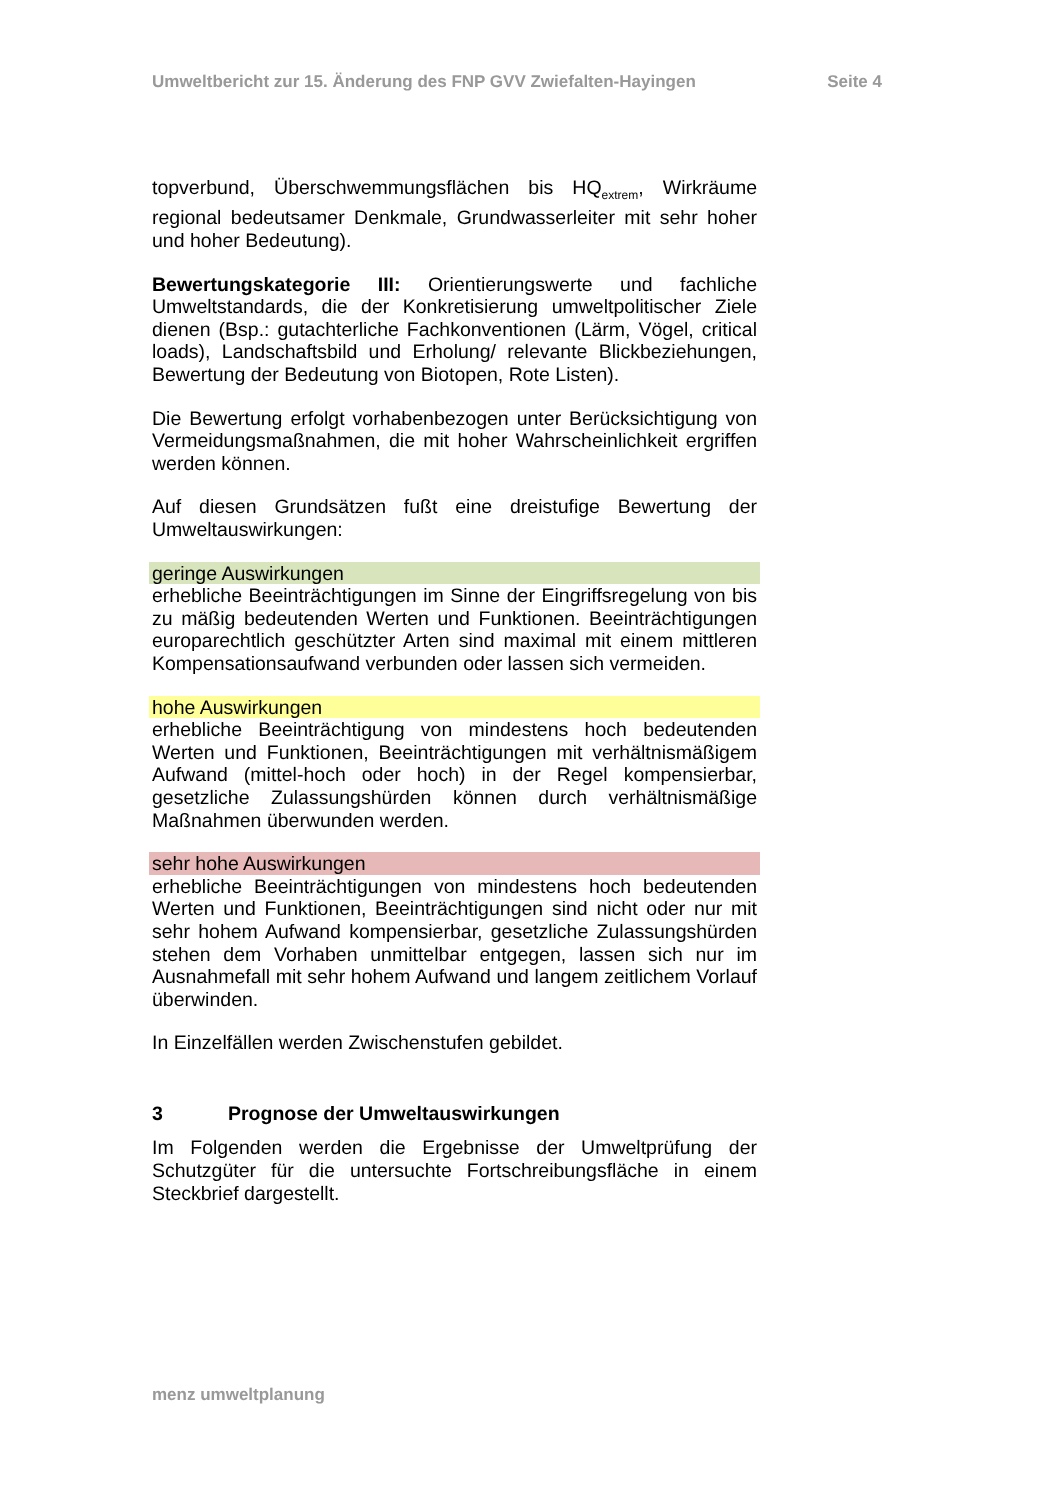Umweltbericht zur 15. Änderung des FNP GVV Zwiefalten-Hayingen Seite 4
topverbund, Überschwemmungsflächen bis HQ<sub>extrem</sub>, Wirkräume regional bedeutsamer Denkmale, Grundwasserleiter mit sehr hoher und hoher Bedeutung).
Bewertungskategorie III: Orientierungswerte und fachliche Umweltstandards, die der Konkretisierung umweltpolitischer Ziele dienen (Bsp.: gutachterliche Fachkonventionen (Lärm, Vögel, critical loads), Landschaftsbild und Erholung/ relevante Blickbeziehungen, Bewertung der Bedeutung von Biotopen, Rote Listen).
Die Bewertung erfolgt vorhabenbezogen unter Berücksichtigung von Vermeidungsmaßnahmen, die mit hoher Wahrscheinlichkeit ergriffen werden können.
Auf diesen Grundsätzen fußt eine dreistufige Bewertung der Umweltauswirkungen:
geringe Auswirkungen
erhebliche Beeinträchtigungen im Sinne der Eingriffsregelung von bis zu mäßig bedeutenden Werten und Funktionen. Beeinträchtigungen europarechtlich geschützter Arten sind maximal mit einem mittleren Kompensationsaufwand verbunden oder lassen sich vermeiden.
hohe Auswirkungen
erhebliche Beeinträchtigung von mindestens hoch bedeutenden Werten und Funktionen, Beeinträchtigungen mit verhältnismäßigem Aufwand (mittel-hoch oder hoch) in der Regel kompensierbar, gesetzliche Zulassungshürden können durch verhältnismäßige Maßnahmen überwunden werden.
sehr hohe Auswirkungen
erhebliche Beeinträchtigungen von mindestens hoch bedeutenden Werten und Funktionen, Beeinträchtigungen sind nicht oder nur mit sehr hohem Aufwand kompensierbar, gesetzliche Zulassungshürden stehen dem Vorhaben unmittelbar entgegen, lassen sich nur im Ausnahmefall mit sehr hohem Aufwand und langem zeitlichem Vorlauf überwinden.
In Einzelfällen werden Zwischenstufen gebildet.
3 Prognose der Umweltauswirkungen
Im Folgenden werden die Ergebnisse der Umweltprüfung der Schutzgüter für die untersuchte Fortschreibungsfläche in einem Steckbrief dargestellt.
menz umweltplanung